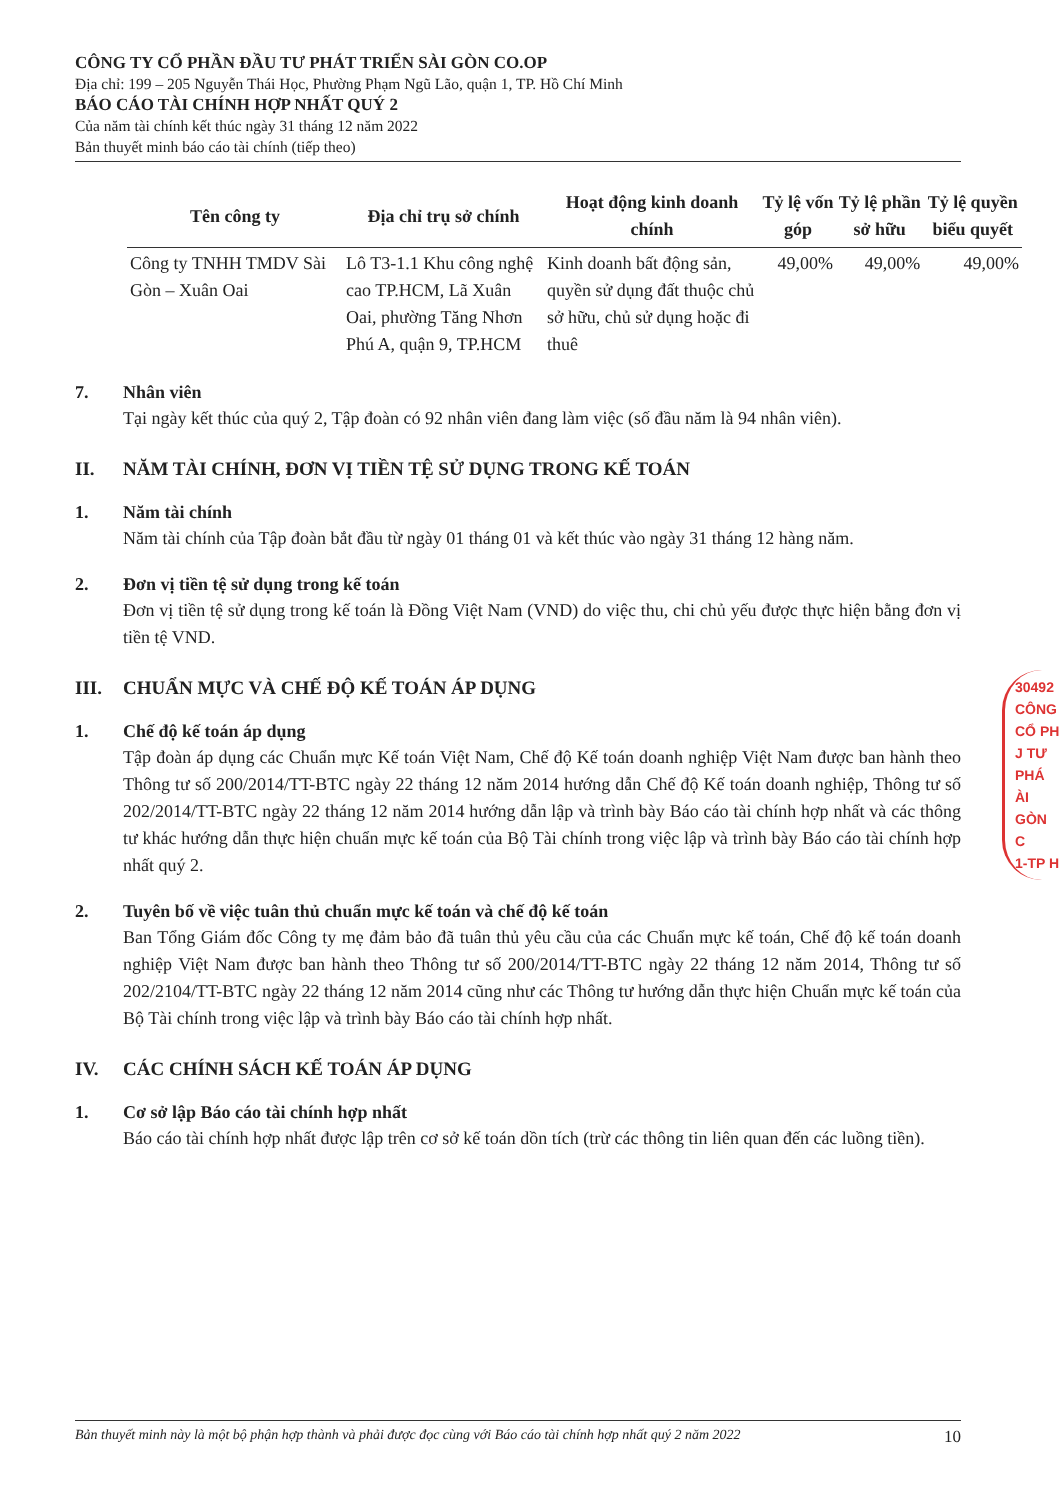CÔNG TY CỔ PHẦN ĐẦU TƯ PHÁT TRIỂN SÀI GÒN CO.OP
Địa chỉ: 199 – 205 Nguyễn Thái Học, Phường Phạm Ngũ Lão, quận 1, TP. Hồ Chí Minh
BÁO CÁO TÀI CHÍNH HỢP NHẤT QUÝ 2
Của năm tài chính kết thúc ngày 31 tháng 12 năm 2022
Bản thuyết minh báo cáo tài chính (tiếp theo)
| Tên công ty | Địa chỉ trụ sở chính | Hoạt động kinh doanh chính | Tỷ lệ vốn góp | Tỷ lệ phần sở hữu | Tỷ lệ quyền biểu quyết |
| --- | --- | --- | --- | --- | --- |
| Công ty TNHH TMDV Sài Gòn – Xuân Oai | Lô T3-1.1 Khu công nghệ cao TP.HCM, Lã Xuân Oai, phường Tăng Nhơn Phú A, quận 9, TP.HCM | Kinh doanh bất động sản, quyền sử dụng đất thuộc chủ sở hữu, chủ sử dụng hoặc đi thuê | 49,00% | 49,00% | 49,00% |
7. Nhân viên
Tại ngày kết thúc của quý 2, Tập đoàn có 92 nhân viên đang làm việc (số đầu năm là 94 nhân viên).
II. NĂM TÀI CHÍNH, ĐƠN VỊ TIỀN TỆ SỬ DỤNG TRONG KẾ TOÁN
1. Năm tài chính
Năm tài chính của Tập đoàn bắt đầu từ ngày 01 tháng 01 và kết thúc vào ngày 31 tháng 12 hàng năm.
2. Đơn vị tiền tệ sử dụng trong kế toán
Đơn vị tiền tệ sử dụng trong kế toán là Đồng Việt Nam (VND) do việc thu, chi chủ yếu được thực hiện bằng đơn vị tiền tệ VND.
III. CHUẨN MỰC VÀ CHẾ ĐỘ KẾ TOÁN ÁP DỤNG
1. Chế độ kế toán áp dụng
Tập đoàn áp dụng các Chuẩn mực Kế toán Việt Nam, Chế độ Kế toán doanh nghiệp Việt Nam được ban hành theo Thông tư số 200/2014/TT-BTC ngày 22 tháng 12 năm 2014 hướng dẫn Chế độ Kế toán doanh nghiệp, Thông tư số 202/2014/TT-BTC ngày 22 tháng 12 năm 2014 hướng dẫn lập và trình bày Báo cáo tài chính hợp nhất và các thông tư khác hướng dẫn thực hiện chuẩn mực kế toán của Bộ Tài chính trong việc lập và trình bày Báo cáo tài chính hợp nhất quý 2.
2. Tuyên bố về việc tuân thủ chuẩn mực kế toán và chế độ kế toán
Ban Tổng Giám đốc Công ty mẹ đảm bảo đã tuân thủ yêu cầu của các Chuẩn mực kế toán, Chế độ kế toán doanh nghiệp Việt Nam được ban hành theo Thông tư số 200/2014/TT-BTC ngày 22 tháng 12 năm 2014, Thông tư số 202/2104/TT-BTC ngày 22 tháng 12 năm 2014 cũng như các Thông tư hướng dẫn thực hiện Chuẩn mực kế toán của Bộ Tài chính trong việc lập và trình bày Báo cáo tài chính hợp nhất.
IV. CÁC CHÍNH SÁCH KẾ TOÁN ÁP DỤNG
1. Cơ sở lập Báo cáo tài chính hợp nhất
Báo cáo tài chính hợp nhất được lập trên cơ sở kế toán dồn tích (trừ các thông tin liên quan đến các luồng tiền).
30492
CÔNG
CỔ PH
J TƯ PHÁ
ÀI GÒN C
1-TP H
Bản thuyết minh này là một bộ phận hợp thành và phải được đọc cùng với Báo cáo tài chính hợp nhất quý 2 năm 2022 10